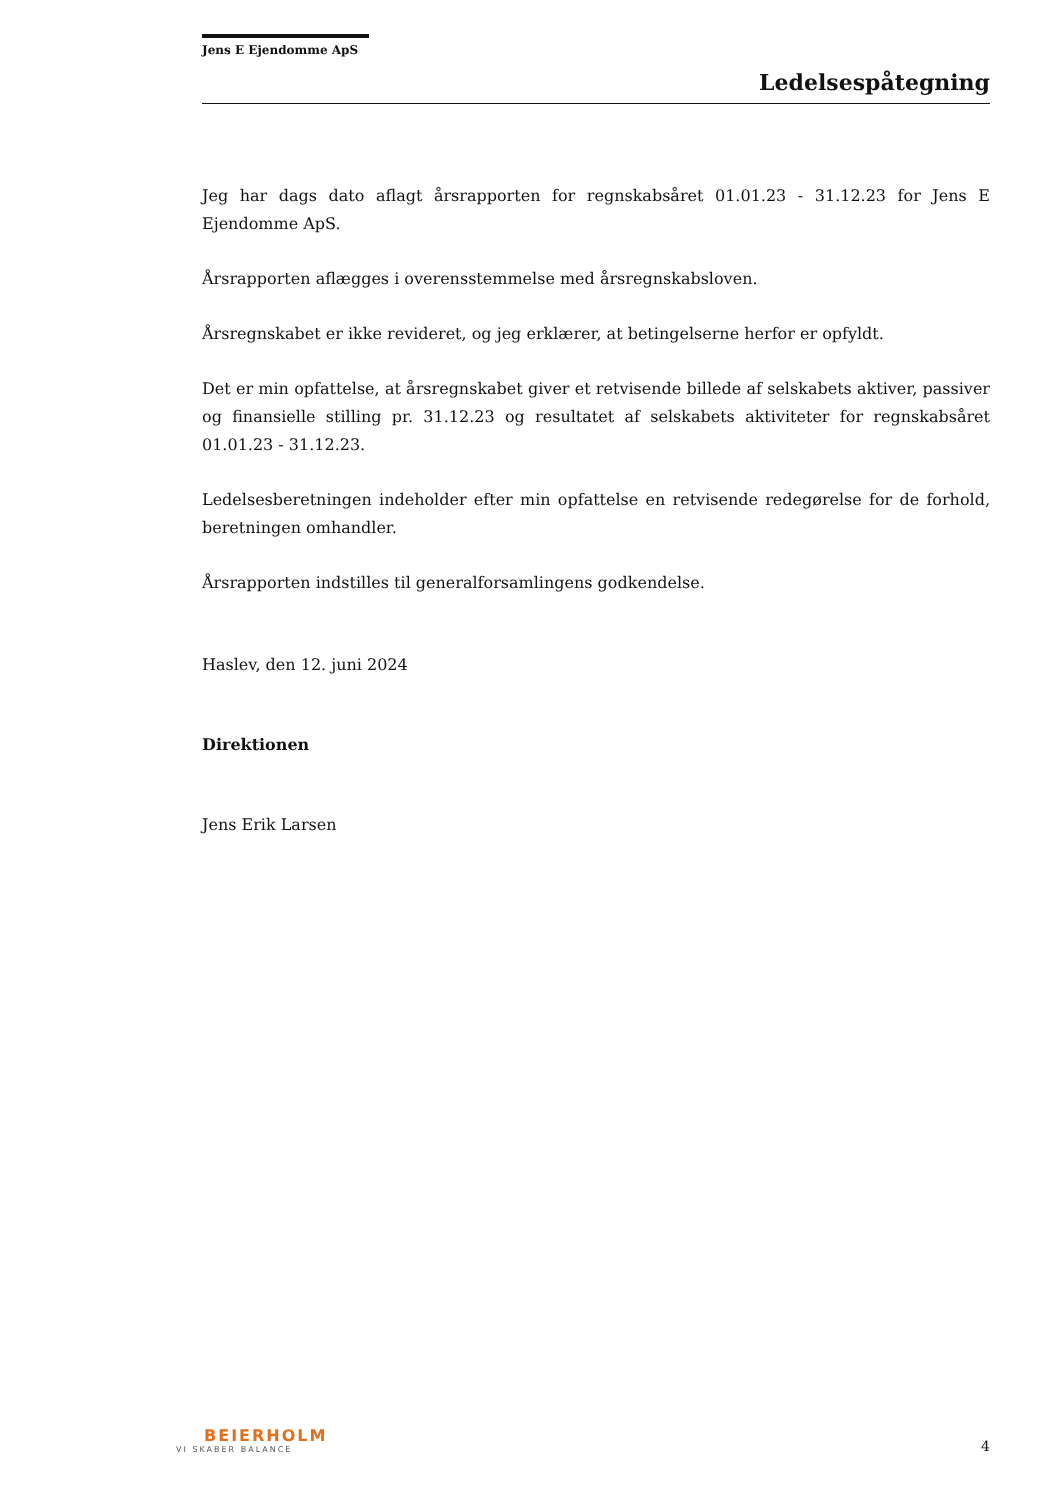Jens E Ejendomme ApS
Ledelsespåtegning
Jeg har dags dato aflagt årsrapporten for regnskabsåret 01.01.23 - 31.12.23 for Jens E Ejendomme ApS.
Årsrapporten aflægges i overensstemmelse med årsregnskabsloven.
Årsregnskabet er ikke revideret, og jeg erklærer, at betingelserne herfor er opfyldt.
Det er min opfattelse, at årsregnskabet giver et retvisende billede af selskabets aktiver, passiver og finansielle stilling pr. 31.12.23 og resultatet af selskabets aktiviteter for regnskabsåret 01.01.23 - 31.12.23.
Ledelsesberetningen indeholder efter min opfattelse en retvisende redegørelse for de forhold, beretningen omhandler.
Årsrapporten indstilles til generalforsamlingens godkendelse.
Haslev, den 12. juni 2024
Direktionen
Jens Erik Larsen
BEIERHOLM
VI SKABER BALANCE
4